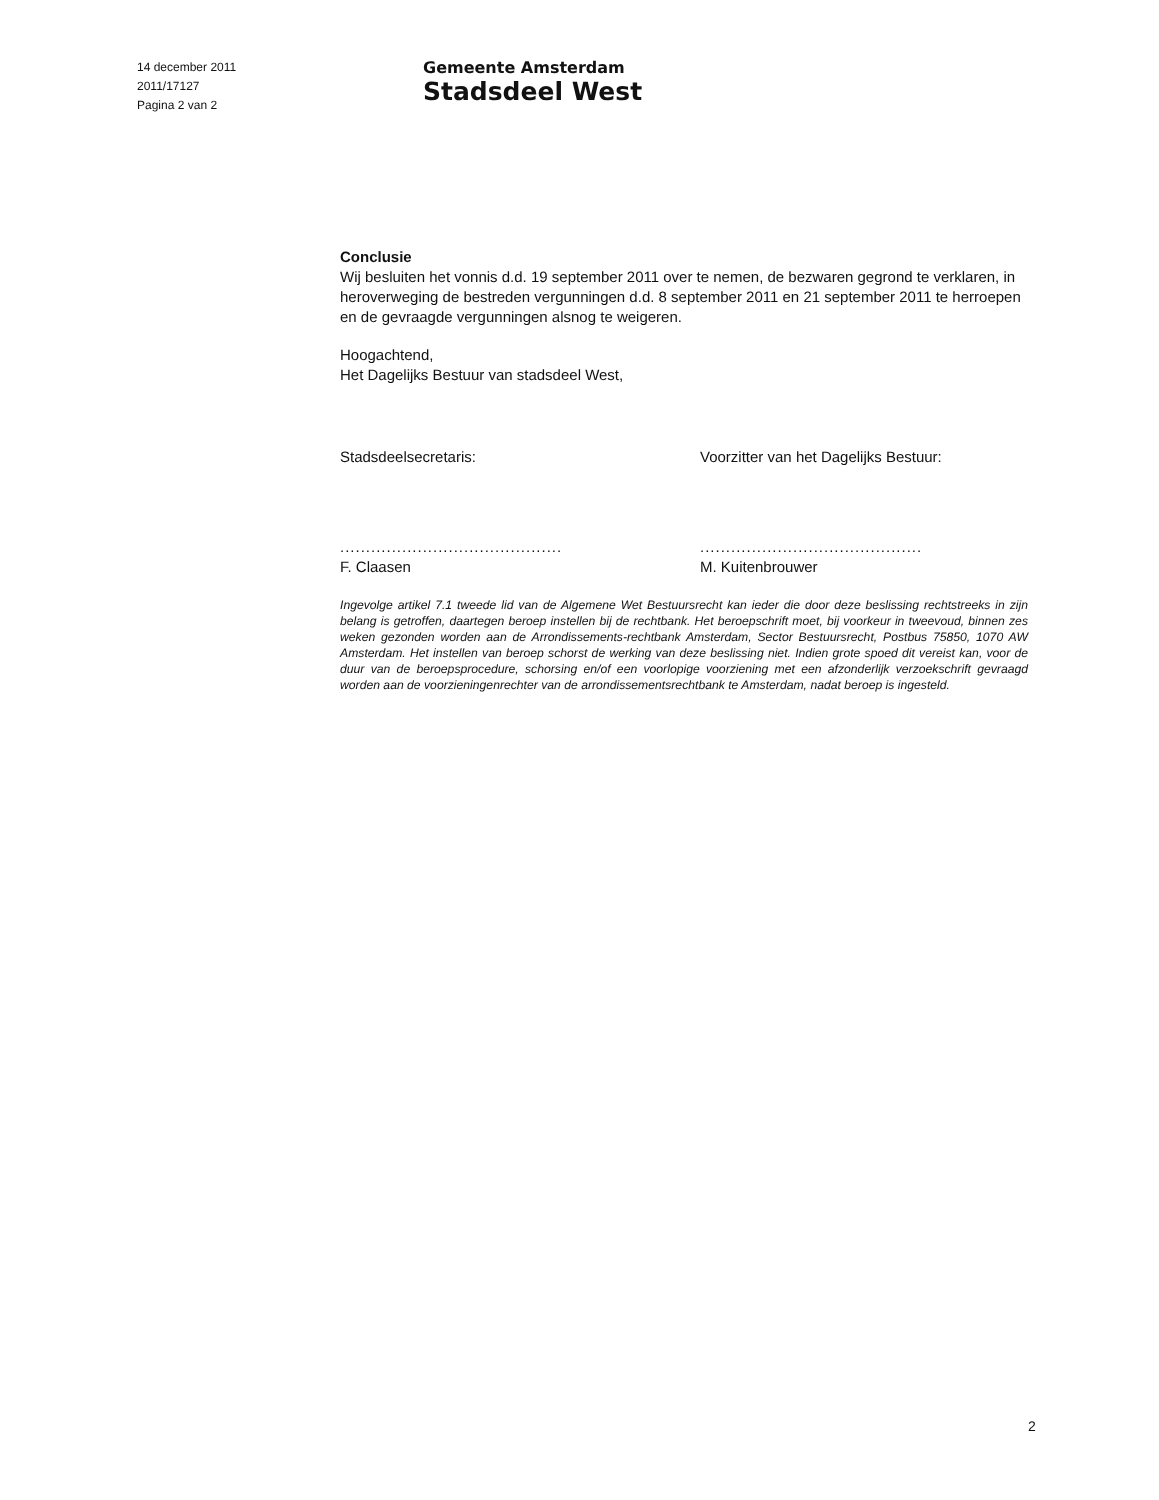14 december 2011
2011/17127
Pagina 2 van 2
Gemeente Amsterdam
Stadsdeel West
Conclusie
Wij besluiten het vonnis d.d. 19 september 2011 over te nemen, de bezwaren gegrond te verklaren, in heroverweging de bestreden vergunningen d.d. 8 september 2011 en 21 september 2011 te herroepen en de gevraagde vergunningen alsnog te weigeren.
Hoogachtend,
Het Dagelijks Bestuur van stadsdeel West,
Stadsdeelsecretaris:
...........................................
F. Claasen
Voorzitter van het Dagelijks Bestuur:
...........................................
M. Kuitenbrouwer
Ingevolge artikel 7.1 tweede lid van de Algemene Wet Bestuursrecht kan ieder die door deze beslissing rechtstreeks in zijn belang is getroffen, daartegen beroep instellen bij de rechtbank. Het beroepschrift moet, bij voorkeur in tweevoud, binnen zes weken gezonden worden aan de Arrondissements-rechtbank Amsterdam, Sector Bestuursrecht, Postbus 75850, 1070 AW Amsterdam. Het instellen van beroep schorst de werking van deze beslissing niet. Indien grote spoed dit vereist kan, voor de duur van de beroepsprocedure, schorsing en/of een voorlopige voorziening met een afzonderlijk verzoekschrift gevraagd worden aan de voorzieningenrechter van de arrondissementsrechtbank te Amsterdam, nadat beroep is ingesteld.
2